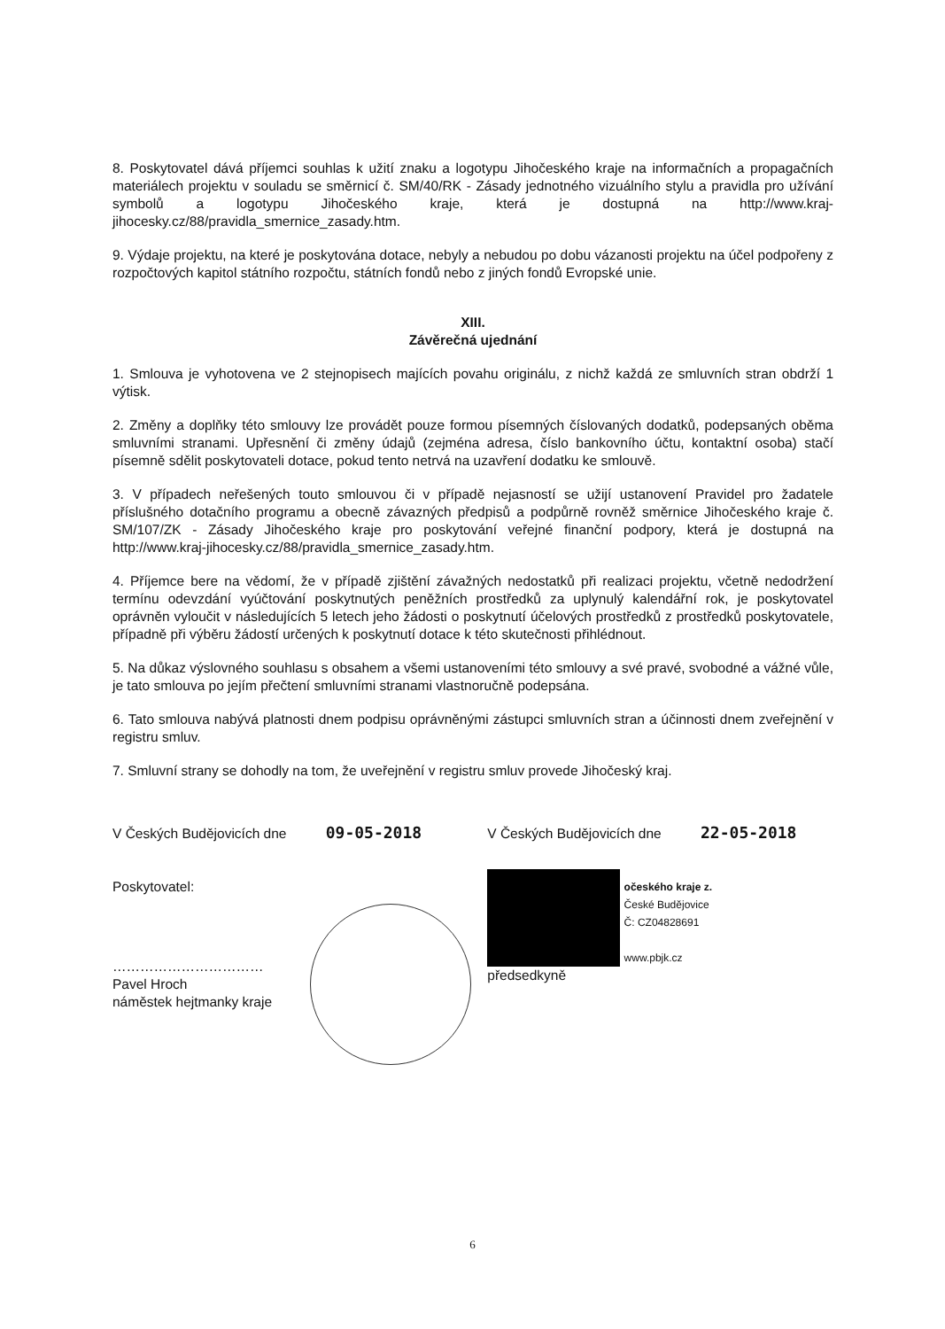8. Poskytovatel dává příjemci souhlas k užití znaku a logotypu Jihočeského kraje na informačních a propagačních materiálech projektu v souladu se směrnicí č. SM/40/RK - Zásady jednotného vizuálního stylu a pravidla pro užívání symbolů a logotypu Jihočeského kraje, která je dostupná na http://www.kraj-jihocesky.cz/88/pravidla_smernice_zasady.htm.
9. Výdaje projektu, na které je poskytována dotace, nebyly a nebudou po dobu vázanosti projektu na účel podpořeny z rozpočtových kapitol státního rozpočtu, státních fondů nebo z jiných fondů Evropské unie.
XIII.
Závěrečná ujednání
1. Smlouva je vyhotovena ve 2 stejnopisech majících povahu originálu, z nichž každá ze smluvních stran obdrží 1 výtisk.
2. Změny a doplňky této smlouvy lze provádět pouze formou písemných číslovaných dodatků, podepsaných oběma smluvními stranami. Upřesnění či změny údajů (zejména adresa, číslo bankovního účtu, kontaktní osoba) stačí písemně sdělit poskytovateli dotace, pokud tento netrvá na uzavření dodatku ke smlouvě.
3. V případech neřešených touto smlouvou či v případě nejasností se užijí ustanovení Pravidel pro žadatele příslušného dotačního programu a obecně závazných předpisů a podpůrně rovněž směrnice Jihočeského kraje č. SM/107/ZK - Zásady Jihočeského kraje pro poskytování veřejné finanční podpory, která je dostupná na http://www.kraj-jihocesky.cz/88/pravidla_smernice_zasady.htm.
4. Příjemce bere na vědomí, že v případě zjištění závažných nedostatků při realizaci projektu, včetně nedodržení termínu odevzdání vyúčtování poskytnutých peněžních prostředků za uplynulý kalendářní rok, je poskytovatel oprávněn vyloučit v následujících 5 letech jeho žádosti o poskytnutí účelových prostředků z prostředků poskytovatele, případně při výběru žádostí určených k poskytnutí dotace k této skutečnosti přihlédnout.
5. Na důkaz výslovného souhlasu s obsahem a všemi ustanoveními této smlouvy a své pravé, svobodné a vážné vůle, je tato smlouva po jejím přečtení smluvními stranami vlastnoručně podepsána.
6. Tato smlouva nabývá platnosti dnem podpisu oprávněnými zástupci smluvních stran a účinnosti dnem zveřejnění v registru smluv.
7. Smluvní strany se dohodly na tom, že uveřejnění v registru smluv provede Jihočeský kraj.
V Českých Budějovicích dne 09-05-2018
Poskytovatel:
……………………………
Pavel Hroch
náměstek hejtmanky kraje
V Českých Budějovicích dne 22-05-2018
očeského kraje z.
České Budějovice
Č: CZ04828691
www.pbjk.cz
předsedkyně
6